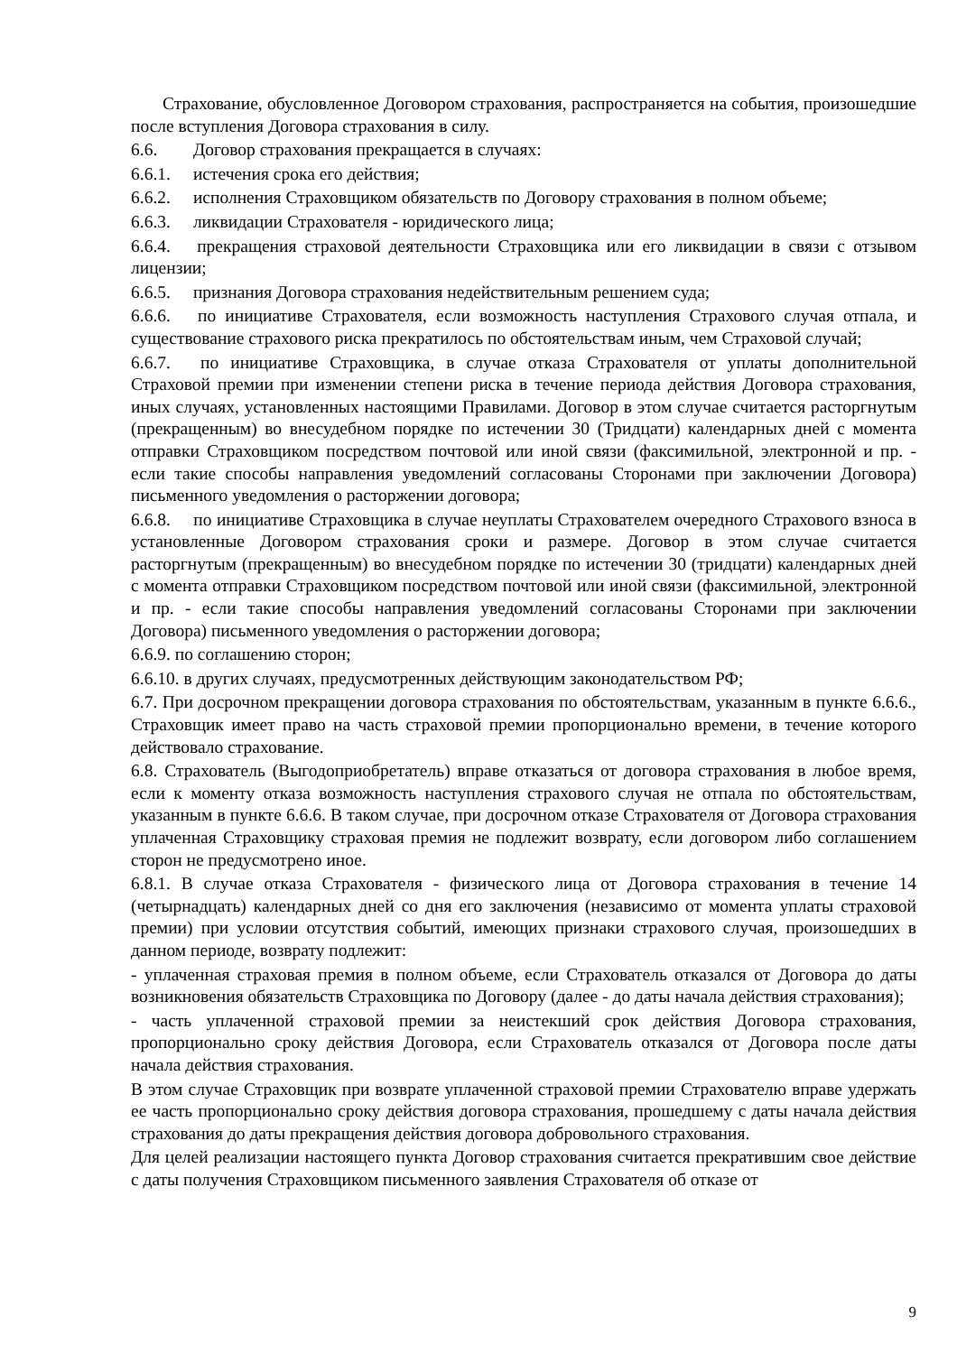Страхование, обусловленное Договором страхования, распространяется на события, произошедшие после вступления Договора страхования в силу.
6.6. Договор страхования прекращается в случаях:
6.6.1. истечения срока его действия;
6.6.2. исполнения Страховщиком обязательств по Договору страхования в полном объеме;
6.6.3. ликвидации Страхователя - юридического лица;
6.6.4. прекращения страховой деятельности Страховщика или его ликвидации в связи с отзывом лицензии;
6.6.5. признания Договора страхования недействительным решением суда;
6.6.6. по инициативе Страхователя, если возможность наступления Страхового случая отпала, и существование страхового риска прекратилось по обстоятельствам иным, чем Страховой случай;
6.6.7. по инициативе Страховщика, в случае отказа Страхователя от уплаты дополнительной Страховой премии при изменении степени риска в течение периода действия Договора страхования, иных случаях, установленных настоящими Правилами. Договор в этом случае считается расторгнутым (прекращенным) во внесудебном порядке по истечении 30 (Тридцати) календарных дней с момента отправки Страховщиком посредством почтовой или иной связи (факсимильной, электронной и пр. - если такие способы направления уведомлений согласованы Сторонами при заключении Договора) письменного уведомления о расторжении договора;
6.6.8. по инициативе Страховщика в случае неуплаты Страхователем очередного Страхового взноса в установленные Договором страхования сроки и размере. Договор в этом случае считается расторгнутым (прекращенным) во внесудебном порядке по истечении 30 (тридцати) календарных дней с момента отправки Страховщиком посредством почтовой или иной связи (факсимильной, электронной и пр. - если такие способы направления уведомлений согласованы Сторонами при заключении Договора) письменного уведомления о расторжении договора;
6.6.9. по соглашению сторон;
6.6.10. в других случаях, предусмотренных действующим законодательством РФ;
6.7. При досрочном прекращении договора страхования по обстоятельствам, указанным в пункте 6.6.6., Страховщик имеет право на часть страховой премии пропорционально времени, в течение которого действовало страхование.
6.8. Страхователь (Выгодоприобретатель) вправе отказаться от договора страхования в любое время, если к моменту отказа возможность наступления страхового случая не отпала по обстоятельствам, указанным в пункте 6.6.6. В таком случае, при досрочном отказе Страхователя от Договора страхования уплаченная Страховщику страховая премия не подлежит возврату, если договором либо соглашением сторон не предусмотрено иное.
6.8.1. В случае отказа Страхователя - физического лица от Договора страхования в течение 14 (четырнадцать) календарных дней со дня его заключения (независимо от момента уплаты страховой премии) при условии отсутствия событий, имеющих признаки страхового случая, произошедших в данном периоде, возврату подлежит:
- уплаченная страховая премия в полном объеме, если Страхователь отказался от Договора до даты возникновения обязательств Страховщика по Договору (далее - до даты начала действия страхования);
- часть уплаченной страховой премии за неистекший срок действия Договора страхования, пропорционально сроку действия Договора, если Страхователь отказался от Договора после даты начала действия страхования.
В этом случае Страховщик при возврате уплаченной страховой премии Страхователю вправе удержать ее часть пропорционально сроку действия договора страхования, прошедшему с даты начала действия страхования до даты прекращения действия договора добровольного страхования.
Для целей реализации настоящего пункта Договор страхования считается прекратившим свое действие с даты получения Страховщиком письменного заявления Страхователя об отказе от
9